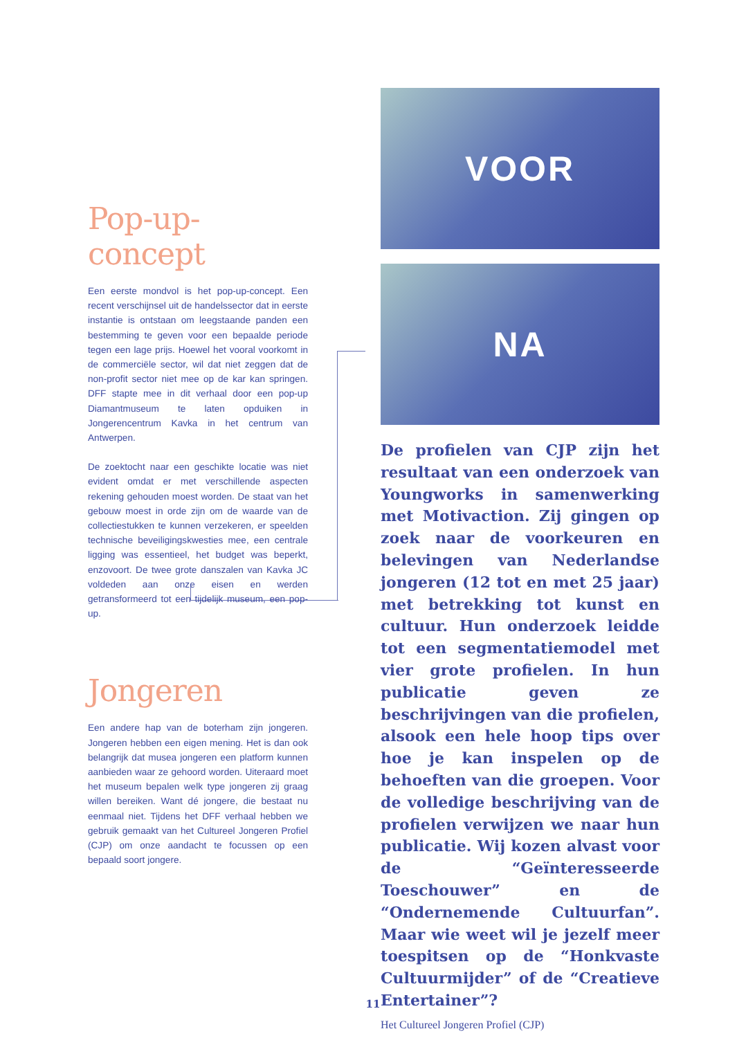Pop-up-concept
Een eerste mondvol is het pop-up-concept. Een recent verschijnsel uit de handelssector dat in eerste instantie is ontstaan om leegstaande panden een bestemming te geven voor een bepaalde periode tegen een lage prijs. Hoewel het vooral voorkomt in de commerciële sector, wil dat niet zeggen dat de non-profit sector niet mee op de kar kan springen. DFF stapte mee in dit verhaal door een pop-up Diamantmuseum te laten opduiken in Jongerencentrum Kavka in het centrum van Antwerpen.
De zoektocht naar een geschikte locatie was niet evident omdat er met verschillende aspecten rekening gehouden moest worden. De staat van het gebouw moest in orde zijn om de waarde van de collectiestukken te kunnen verzekeren, er speelden technische beveiligingskwesties mee, een centrale ligging was essentieel, het budget was beperkt, enzovoort. De twee grote danszalen van Kavka JC voldeden aan onze eisen en werden getransformeerd tot een tijdelijk museum, een pop-up.
Jongeren
Een andere hap van de boterham zijn jongeren. Jongeren hebben een eigen mening. Het is dan ook belangrijk dat musea jongeren een platform kunnen aanbieden waar ze gehoord worden. Uiteraard moet het museum bepalen welk type jongeren zij graag willen bereiken. Want dé jongere, die bestaat nu eenmaal niet. Tijdens het DFF verhaal hebben we gebruik gemaakt van het Cultureel Jongeren Profiel (CJP) om onze aandacht te focussen op een bepaald soort jongere.
VOOR
NA
De profielen van CJP zijn het resultaat van een onderzoek van Youngworks in samenwerking met Motivaction. Zij gingen op zoek naar de voorkeuren en belevingen van Nederlandse jongeren (12 tot en met 25 jaar) met betrekking tot kunst en cultuur. Hun onderzoek leidde tot een segmentatiemodel met vier grote profielen. In hun publicatie geven ze beschrijvingen van die profielen, alsook een hele hoop tips over hoe je kan inspelen op de behoeften van die groepen. Voor de volledige beschrijving van de profielen verwijzen we naar hun publicatie. Wij kozen alvast voor de “Geïnteresseerde Toeschouwer” en de “Ondernemende Cultuurfan”. Maar wie weet wil je jezelf meer toespitsen op de “Honkvaste Cultuurmijder” of de “Creatieve Entertainer”?
Het Cultureel Jongeren Profiel (CJP)
11